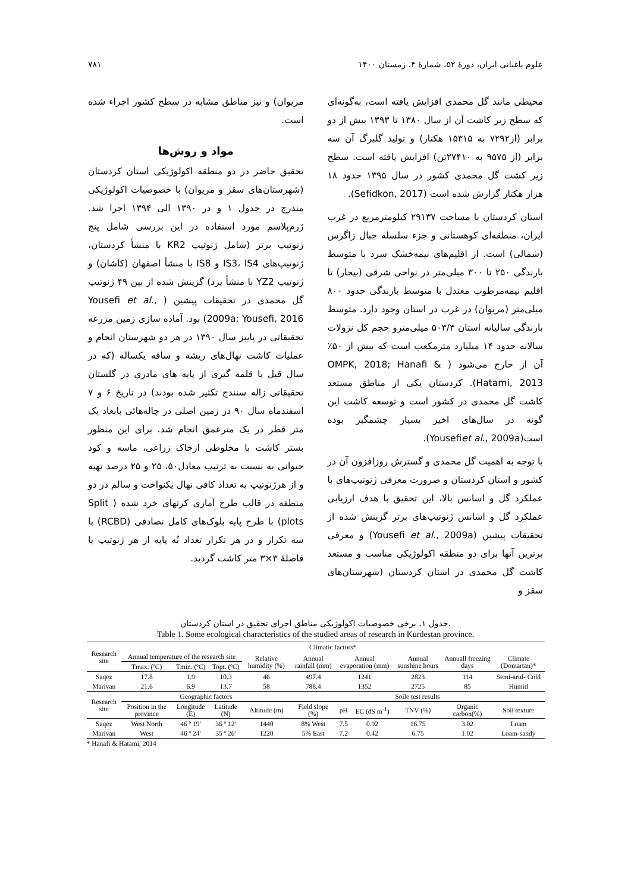علوم باغبانی ایران، دورهٔ ۵۲، شمارهٔ ۴، زمستان ۱۴۰۰ ۷۸۱
محیطی مانند گل محمدی افزایش یافته است، به‌گونه‌ای که سطح زیر کاشت آن از سال ۱۳۸۰ تا ۱۳۹۳ بیش از دو برابر (از۷۲۹۲ به ۱۵۳۱۵ هکتار) و تولید گلبرگ آن سه برابر (از ۹۵۷۵ به ۲۷۴۱۰تن) افزایش یافته است. سطح زیر کشت گل محمدی کشور در سال ۱۳۹۵ حدود ۱۸ هزار هکتار گزارش شده است (Sefidkon, 2017).
استان کردستان با مساحت ۲۹۱۳۷ کیلومترمربع در غرب ایران، منطقه‌ای کوهستانی و جزء سلسله جبال زاگرس (شمالی) است. از اقلیم‌های نیمه‌خشک سرد با متوسط بارندگی ۲۵۰ تا ۳۰۰ میلی‌متر در نواحی شرقی (بیجار) تا اقلیم نیمه‌مرطوب معتدل با متوسط بارندگی حدود ۸۰۰ میلی‌متر (مریوان) در غرب در استان وجود دارد. متوسط بارندگی سالیانه استان ۵۰۳/۴ میلی‌مترو حجم کل نزولات سالانه حدود ۱۴ میلیارد مترمکعب است که بیش از ۵۰٪ آن از خارج می‌شود ( OMPK, 2018; Hanafi & Hatami, 2013). کردستان یکی از مناطق مستعد کاشت گل محمدی در کشور است و توسعه کاشت این گونه در سال‌های اخیر بسیار چشمگیر بوده است(Yousefiet al., 2009a).
با توجه به اهمیت گل محمدی و گسترش روزافزون آن در کشور و استان کردستان و ضرورت معرفی ژنوتیپ‌های با عملکرد گل و اسانس بالا، این تحقیق با هدف ارزیابی عملکرد گل و اسانس ژنوتیپ‌های برتر گزینش شده از تحقیقات پیشین (Yousefi et al., 2009a) و معرفی برترین آنها برای دو منطقه اکولوژیکی مناسب و مستعد کاشت گل محمدی در استان کردستان (شهرستان‌های سقز و
مریوان) و نیز مناطق مشابه در سطح کشور اجراء شده است.
مواد و روش‌ها
تحقیق حاضر در دو منطقه اکولوژیکی استان کردستان (شهرستان‌های سقز و مریوان) با خصوصیات اکولوژیکی مندرج در جدول ۱ و در ۱۳۹۰ الی ۱۳۹۴ اجرا شد. ژرم‌پلاسم مورد استفاده در این بررسی شامل پنج ژنوتیپ برتر (شامل ژنوتیپ KR2 با منشأ کردستان، ژنوتیپ‌های IS3، IS4 و IS8 با منشأ اصفهان (کاشان) و ژنوتیپ YZ2 با منشأ یزد) گزینش شده از بین ۴۹ ژنوتیپ گل محمدی در تحقیقات پیشین ( Yousefi et al., 2009a; Yousefi, 2016) بود. آماده سازی زمین مزرعه تحقیقاتی در پاییز سال ۱۳۹۰ در هر دو شهرستان انجام و عملیات کاشت نهال‌های ریشه و ساقه یکساله (که در سال قبل با قلمه گیری از پایه های مادری در گلستان تحقیقاتی زاله سنندج تکثیر شده بودند) در تاریخ ۶ و ۷ اسفندماه سال ۹۰ در زمین اصلی در چاله‌هائی بابعاد یک متر قطر در یک مترعمق انجام شد. برای این منظور بستر کاشت با مخلوطی ازخاک زراعی، ماسه و کود حیوانی به نسبت به ترتیب معادل۵۰، ۲۵ و ۲۵ درصد تهیه و از هرژنوتیپ به تعداد کافی نهال یکنواخت و سالم در دو منطقه در قالب طرح آماری کرتهای خرد شده ( Split plots) با طرح پایه بلوک‌های کامل تصادفی (RCBD) با سه تکرار و در هر تکرار تعداد نُه پایه از هر ژنوتیپ با فاصلهٔ ۳×۳ متر کاشت گردید.
جدول ۱. برخی خصوصیات اکولوژیکی مناطق اجرای تحقیق در استان کردستان.
Table 1. Some ecological characteristics of the studied areas of research in Kurdestan province.
| Research site | Climatic factors* | | | | | | | | | |
| --- | --- | --- | --- | --- | --- | --- | --- | --- | --- | --- |
| | Annual temperature of the research site | | | Relative humidity (%) | Annual rainfall (mm) | Annual evaporation (mm) | | Annual sunshine hours | Annuall freezing days | Climate (Domartan)* |
| | Tmax. (ºC) | Tmin. (ºC) | Topt. (ºC) | | | | | | | |
| Saqez | 17.8 | 1.9 | 10.3 | 46 | 497.4 | 1241 | | 2823 | 114 | Semi-arid- Cold |
| Marivan | 21.6 | 6.9 | 13.7 | 58 | 788.4 | 1352 | | 2725 | 85 | Humid |
| Research site | Geographic factors | | | | Soile test results | | | | | |
| | Position in the province | Longitude (E) | Latitude (N) | Altitude (m) | Field slope (%) | pH | EC (dS m<sup>-1</sup>) | TNV (%) | Organic carbon(%) | Soil texture |
| Saqez | West North | 46 º 19′ | 36 º 12′ | 1440 | 8% West | 7.5 | 0.92 | 16.75 | 3.02 | Loam |
| Marivan | West | 46 º 24′ | 35 º 26′ | 1220 | 5% East | 7.2 | 0.42 | 6.75 | 1.02 | Loam-sandy |
* Hanafi & Hatami, 2014